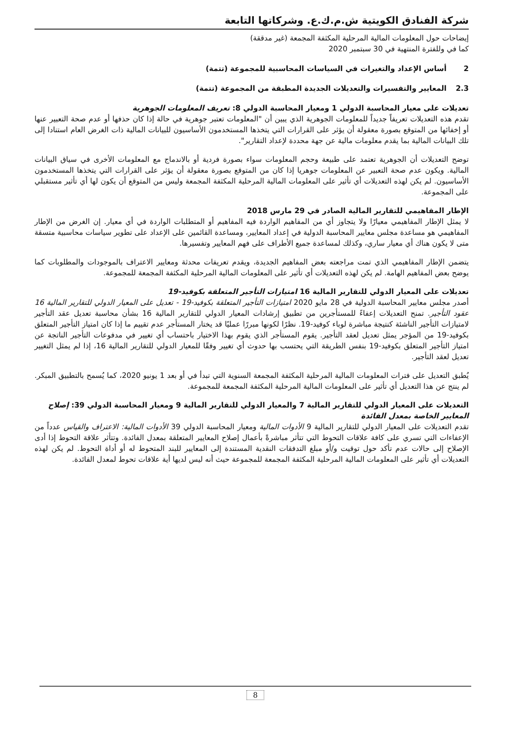شركة الفنادق الكويتية ش.م.ك.ع. وشركاتها التابعة
إيضاحات حول المعلومات المالية المرحلية المكثفة المجمعة (غير مدققة)
كما في وللفترة المنتهية في 30 سبتمبر 2020
2 أساس الإعداد والتغيرات في السياسات المحاسبية للمجموعة (تتمة)
2.3 المعايير والتفسيرات والتعديلات الجديدة المطبقة من المجموعة (تتمة)
تعديلات على معيار المحاسبة الدولي 1 ومعيار المحاسبة الدولي 8: تعريف المعلومات الجوهرية
تقدم هذه التعديلات تعريفاً جديداً للمعلومات الجوهرية الذي يبين أن "المعلومات تعتبر جوهرية في حالة إذا كان حذفها أو عدم صحة التعبير عنها أو إخفائها من المتوقع بصورة معقولة أن يؤثر على القرارات التي يتخذها المستخدمون الأساسيون للبيانات المالية ذات الغرض العام استنادا إلى تلك البيانات المالية بما يقدم معلومات مالية عن جهة محددة لإعداد التقارير".
توضح التعديلات أن الجوهرية تعتمد على طبيعة وحجم المعلومات سواء بصورة فردية أو بالاندماج مع المعلومات الأخرى في سياق البيانات المالية. ويكون عدم صحة التعبير عن المعلومات جوهريا إذا كان من المتوقع بصورة معقولة أن يؤثر على القرارات التي يتخذها المستخدمون الأساسيون. لم يكن لهذه التعديلات أي تأثير على المعلومات المالية المرحلية المكثفة المجمعة وليس من المتوقع أن يكون لها أي تأثير مستقبلي على المجموعة.
الإطار المفاهيمي للتقارير المالية الصادر في 29 مارس 2018
لا يمثل الإطار المفاهيمي معيارًا ولا يتجاوز أي من المفاهيم الواردة فيه المفاهيم أو المتطلبات الواردة في أي معيار. إن الغرض من الإطار المفاهيمي هو مساعدة مجلس معايير المحاسبة الدولية في إعداد المعايير، ومساعدة القائمين على الإعداد على تطوير سياسات محاسبية متسقة متى لا يكون هناك أي معيار ساري، وكذلك لمساعدة جميع الأطراف على فهم المعايير وتفسيرها.
يتضمن الإطار المفاهيمي الذي تمت مراجعته بعض المفاهيم الجديدة، ويقدم تعريفات محدثة ومعايير الاعتراف بالموجودات والمطلوبات كما يوضح بعض المفاهيم الهامة. لم يكن لهذه التعديلات أي تأثير على المعلومات المالية المرحلية المكثفة المجمعة للمجموعة.
تعديلات على المعيار الدولي للتقارير المالية 16 امتيازات التأجير المتعلقة بكوفيد-19
أصدر مجلس معايير المحاسبة الدولية في 28 مايو 2020 امتيازات التأجير المتعلقة بكوفيد-19 - تعديل على المعيار الدولي للتقارير المالية 16 عقود التأجير. تمنح التعديلات إعفاءً للمستأجرين من تطبيق إرشادات المعيار الدولي للتقارير المالية 16 بشأن محاسبة تعديل عقد التأجير لامتيازات التأجير الناشئة كنتيجة مباشرة لوباء كوفيد-19. نظرًا لكونها مبررًا عمليًا قد يختار المستأجر عدم تقييم ما إذا كان امتياز التأجير المتعلق بكوفيد-19 من المؤجر يمثل تعديل لعقد التأجير. يقوم المستأجر الذي يقوم بهذا الاختيار باحتساب أي تغيير في مدفوعات التأجير الناتجة عن امتياز التأجير المتعلق بكوفيد-19 بنفس الطريقة التي يحتسب بها حدوث أي تغيير وفقًا للمعيار الدولي للتقارير المالية 16، إذا لم يمثل التغيير تعديل لعقد التأجير.
يُطبق التعديل على فترات المعلومات المالية المرحلية المكثفة المجمعة السنوية التي تبدأ في أو بعد 1 يونيو 2020، كما يُسمح بالتطبيق المبكر. لم ينتج عن هذا التعديل أي تأثير على المعلومات المالية المرحلية المكثفة المجمعة للمجموعة.
التعديلات على المعيار الدولي للتقارير المالية 7 والمعيار الدولي للتقارير المالية 9 ومعيار المحاسبة الدولي 39: إصلاح المعايير الخاصة بمعدل الفائدة
تقدم التعديلات على المعيار الدولي للتقارير المالية 9 الأدوات المالية ومعيار المحاسبة الدولي 39 الأدوات المالية: الاعتراف والقياس عدداً من الإعفاءات التي تسري على كافة علاقات التحوط التي تتأثر مباشرةً بأعمال إصلاح المعايير المتعلقة بمعدل الفائدة. وتتأثر علاقة التحوط إذا أدى الإصلاح إلى حالات عدم تأكد حول توقيت و/أو مبلغ التدفقات النقدية المستندة إلى المعايير للبند المتحوط له أو أداة التحوط. لم يكن لهذه التعديلات أي تأثير على المعلومات المالية المرحلية المكثفة المجمعة للمجموعة حيث أنه ليس لديها أية علاقات تحوط لمعدل الفائدة.
8